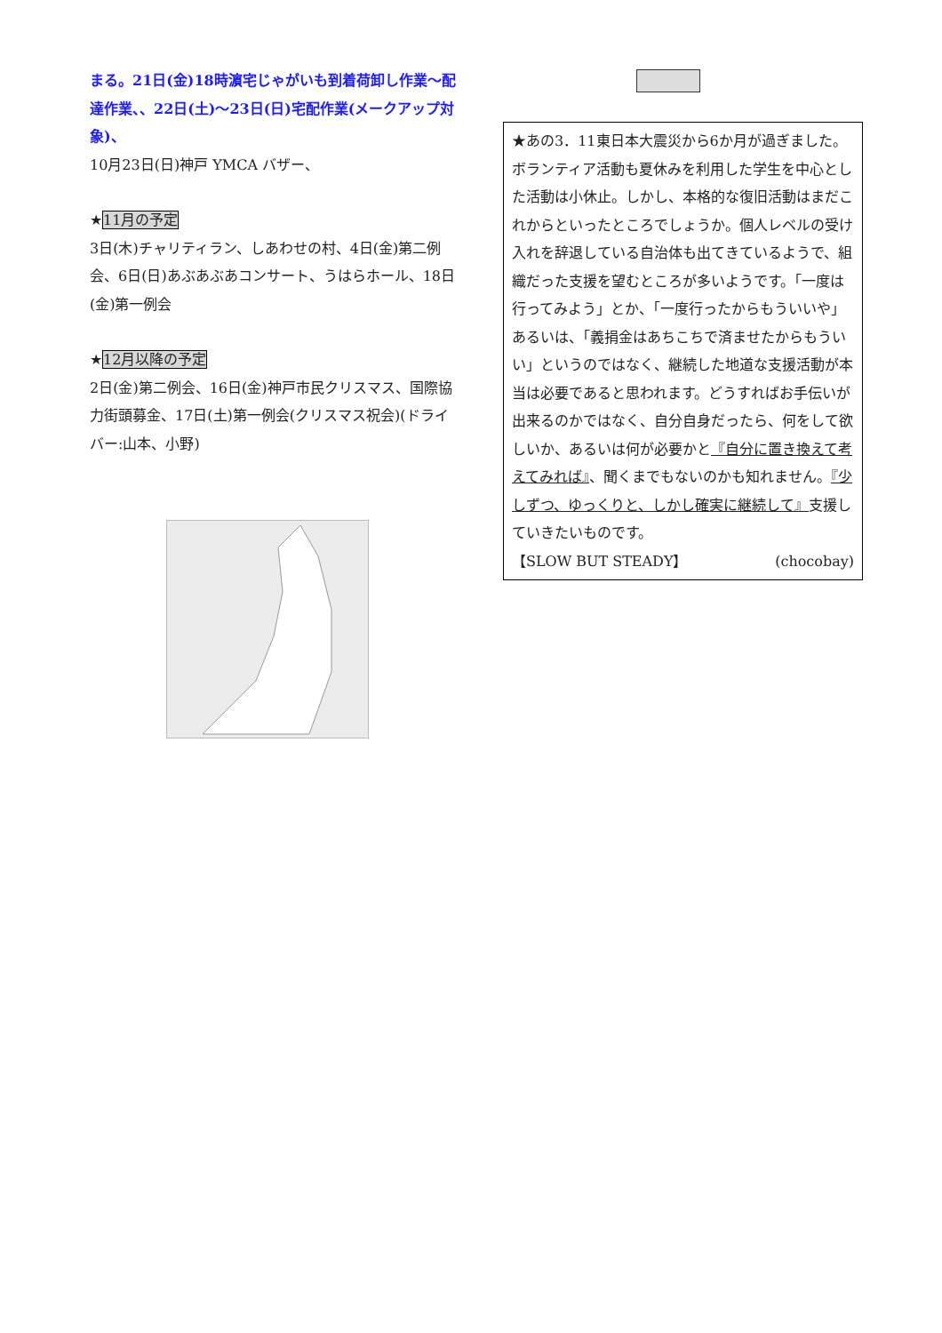まる。21日(金)18時濵宅じゃがいも到着荷卸し作業～配達作業、、22日(土)～23日(日)宅配作業(メークアップ対象)、
10月23日(日)神戸 YMCA バザー、
★11月の予定
3日(木)チャリティラン、しあわせの村、4日(金)第二例会、6日(日)あぶあぶあコンサート、うはらホール、18日(金)第一例会
★12月以降の予定
2日(金)第二例会、16日(金)神戸市民クリスマス、国際協力街頭募金、17日(土)第一例会(クリスマス祝会)(ドライバー:山本、小野)
★あの3．11東日本大震災から6か月が過ぎました。ボランティア活動も夏休みを利用した学生を中心とした活動は小休止。しかし、本格的な復旧活動はまだこれからといったところでしょうか。個人レベルの受け入れを辞退している自治体も出てきているようで、組織だった支援を望むところが多いようです。「一度は行ってみよう」とか、「一度行ったからもういいや」あるいは、「義捐金はあちこちで済ませたからもういい」というのではなく、継続した地道な支援活動が本当は必要であると思われます。どうすればお手伝いが出来るのかではなく、自分自身だったら、何をして欲しいか、あるいは何が必要かと『自分に置き換えて考えてみれば』、聞くまでもないのかも知れません。『少しずつ、ゆっくりと、しかし確実に継続して』支援していきたいものです。
【SLOW BUT STEADY】 (chocobay)